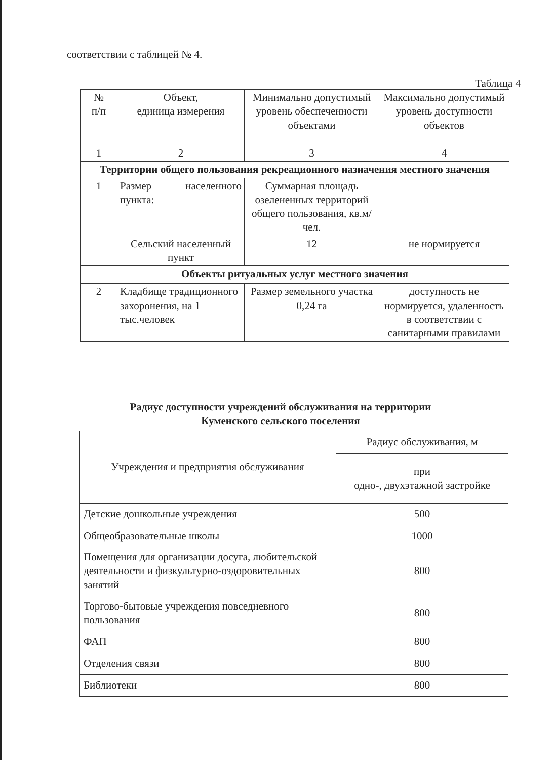соответствии с таблицей № 4.
Таблица 4
| № п/п | Объект, единица измерения | Минимально допустимый уровень обеспеченности объектами | Максимально допустимый уровень доступности объектов |
| 1 | 2 | 3 | 4 |
| Территории общего пользования рекреационного назначения местного значения | | | |
| 1 | Размер населенного пункта: | Суммарная площадь озелененных территорий общего пользования, кв.м/чел. | |
| | Сельский населенный пункт | 12 | не нормируется |
| Объекты ритуальных услуг местного значения | | | |
| 2 | Кладбище традиционного захоронения, на 1 тыс.человек | Размер земельного участка 0,24 га | доступность не нормируется, удаленность в соответствии с санитарными правилами |
Радиус доступности учреждений обслуживания на территории
Куменского сельского поселения
| Учреждения и предприятия обслуживания | Радиус обслуживания, м |
| | при одно-, двухэтажной застройке |
| Детские дошкольные учреждения | 500 |
| Общеобразовательные школы | 1000 |
| Помещения для организации досуга, любительской деятельности и физкультурно-оздоровительных занятий | 800 |
| Торгово-бытовые учреждения повседневного пользования | 800 |
| ФАП | 800 |
| Отделения связи | 800 |
| Библиотеки | 800 |